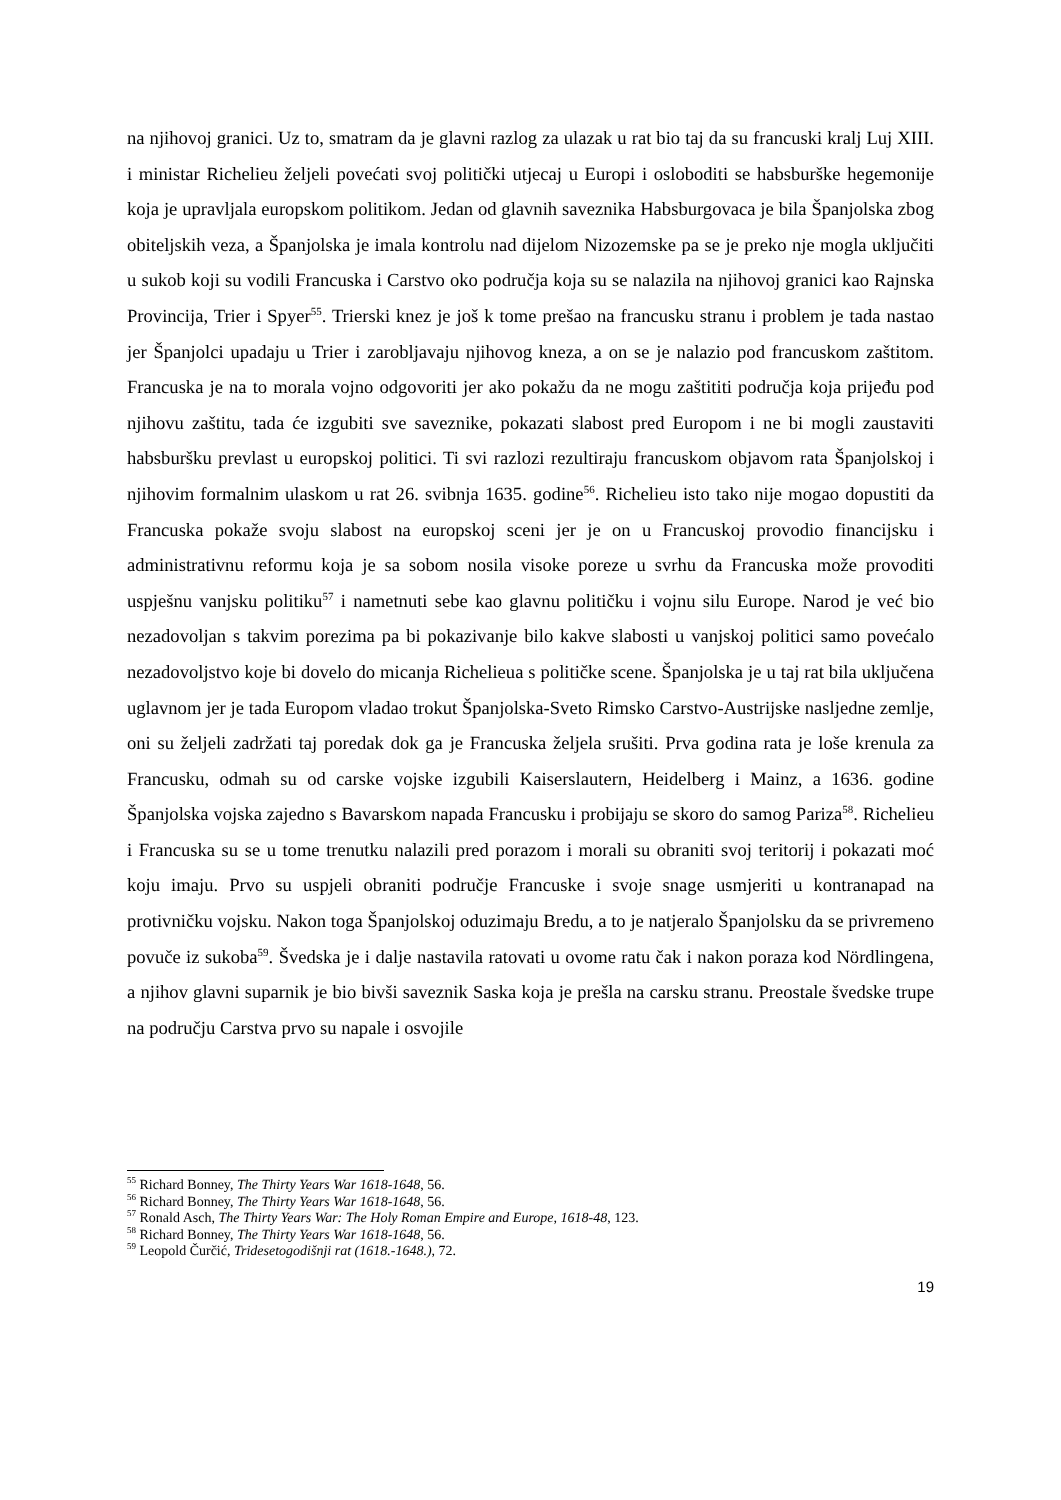na njihovoj granici. Uz to, smatram da je glavni razlog za ulazak u rat bio taj da su francuski kralj Luj XIII. i ministar Richelieu željeli povećati svoj politički utjecaj u Europi i osloboditi se habsburške hegemonije koja je upravljala europskom politikom. Jedan od glavnih saveznika Habsburgovaca je bila Španjolska zbog obiteljskih veza, a Španjolska je imala kontrolu nad dijelom Nizozemske pa se je preko nje mogla uključiti u sukob koji su vodili Francuska i Carstvo oko područja koja su se nalazila na njihovoj granici kao Rajnska Provincija, Trier i Spyer<sup>55</sup>. Trierski knez je još k tome prešao na francusku stranu i problem je tada nastao jer Španjolci upadaju u Trier i zarobljavaju njihovog kneza, a on se je nalazio pod francuskom zaštitom. Francuska je na to morala vojno odgovoriti jer ako pokažu da ne mogu zaštititi područja koja prijeđu pod njihovu zaštitu, tada će izgubiti sve saveznike, pokazati slabost pred Europom i ne bi mogli zaustaviti habsburšku prevlast u europskoj politici. Ti svi razlozi rezultiraju francuskom objavom rata Španjolskoj i njihovim formalnim ulaskom u rat 26. svibnja 1635. godine<sup>56</sup>. Richelieu isto tako nije mogao dopustiti da Francuska pokaže svoju slabost na europskoj sceni jer je on u Francuskoj provodio financijsku i administrativnu reformu koja je sa sobom nosila visoke poreze u svrhu da Francuska može provoditi uspješnu vanjsku politiku<sup>57</sup> i nametnuti sebe kao glavnu političku i vojnu silu Europe. Narod je već bio nezadovoljan s takvim porezima pa bi pokazivanje bilo kakve slabosti u vanjskoj politici samo povećalo nezadovoljstvo koje bi dovelo do micanja Richelieua s političke scene. Španjolska je u taj rat bila uključena uglavnom jer je tada Europom vladao trokut Španjolska-Sveto Rimsko Carstvo-Austrijske nasljedne zemlje, oni su željeli zadržati taj poredak dok ga je Francuska željela srušiti. Prva godina rata je loše krenula za Francusku, odmah su od carske vojske izgubili Kaiserslautern, Heidelberg i Mainz, a 1636. godine Španjolska vojska zajedno s Bavarskom napada Francusku i probijaju se skoro do samog Pariza<sup>58</sup>. Richelieu i Francuska su se u tome trenutku nalazili pred porazom i morali su obraniti svoj teritorij i pokazati moć koju imaju. Prvo su uspjeli obraniti područje Francuske i svoje snage usmjeriti u kontranapad na protivničku vojsku. Nakon toga Španjolskoj oduzimaju Bredu, a to je natjeralo Španjolsku da se privremeno povuče iz sukoba<sup>59</sup>. Švedska je i dalje nastavila ratovati u ovome ratu čak i nakon poraza kod Nördlingena, a njihov glavni suparnik je bio bivši saveznik Saska koja je prešla na carsku stranu. Preostale švedske trupe na području Carstva prvo su napale i osvojile
<sup>55</sup> Richard Bonney, The Thirty Years War 1618-1648, 56.
<sup>56</sup> Richard Bonney, The Thirty Years War 1618-1648, 56.
<sup>57</sup> Ronald Asch, The Thirty Years War: The Holy Roman Empire and Europe, 1618-48, 123.
<sup>58</sup> Richard Bonney, The Thirty Years War 1618-1648, 56.
<sup>59</sup> Leopold Čurčić, Tridesetogodišnji rat (1618.-1648.), 72.
19